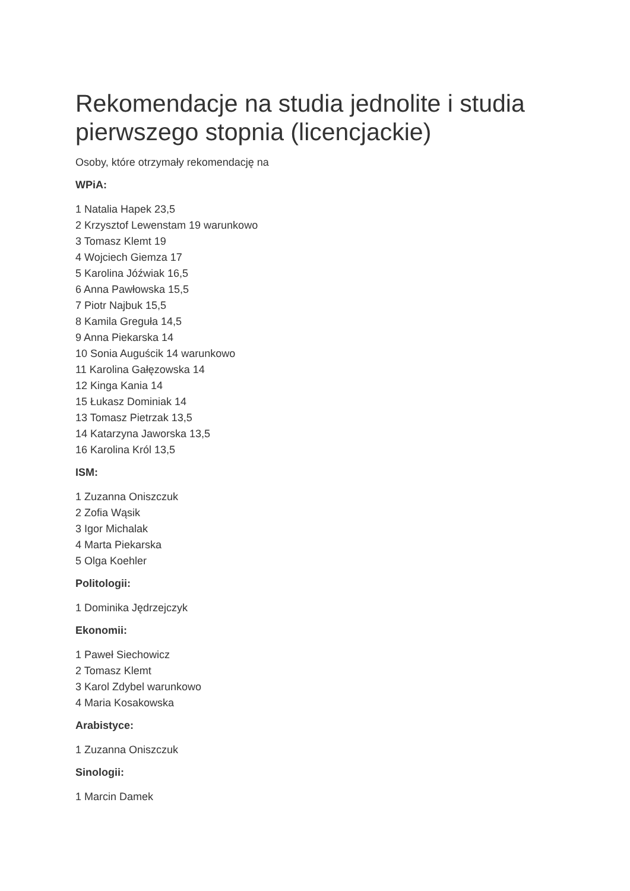Rekomendacje na studia jednolite i studia pierwszego stopnia (licencjackie)
Osoby, które otrzymały rekomendację na
WPiA:
1 Natalia Hapek 23,5
2 Krzysztof Lewenstam 19 warunkowo
3 Tomasz Klemt 19
4 Wojciech Giemza 17
5 Karolina Jóźwiak 16,5
6 Anna Pawłowska 15,5
7 Piotr Najbuk 15,5
8 Kamila Greguła 14,5
9 Anna Piekarska 14
10 Sonia Auguścik 14 warunkowo
11 Karolina Gałęzowska 14
12 Kinga Kania 14
15 Łukasz Dominiak 14
13 Tomasz Pietrzak 13,5
14 Katarzyna Jaworska 13,5
16 Karolina Król 13,5
ISM:
1 Zuzanna Oniszczuk
2 Zofia Wąsik
3 Igor Michalak
4 Marta Piekarska
5 Olga Koehler
Politologii:
1 Dominika Jędrzejczyk
Ekonomii:
1 Paweł Siechowicz
2 Tomasz Klemt
3 Karol Zdybel warunkowo
4 Maria Kosakowska
Arabistyce:
1 Zuzanna Oniszczuk
Sinologii:
1 Marcin Damek